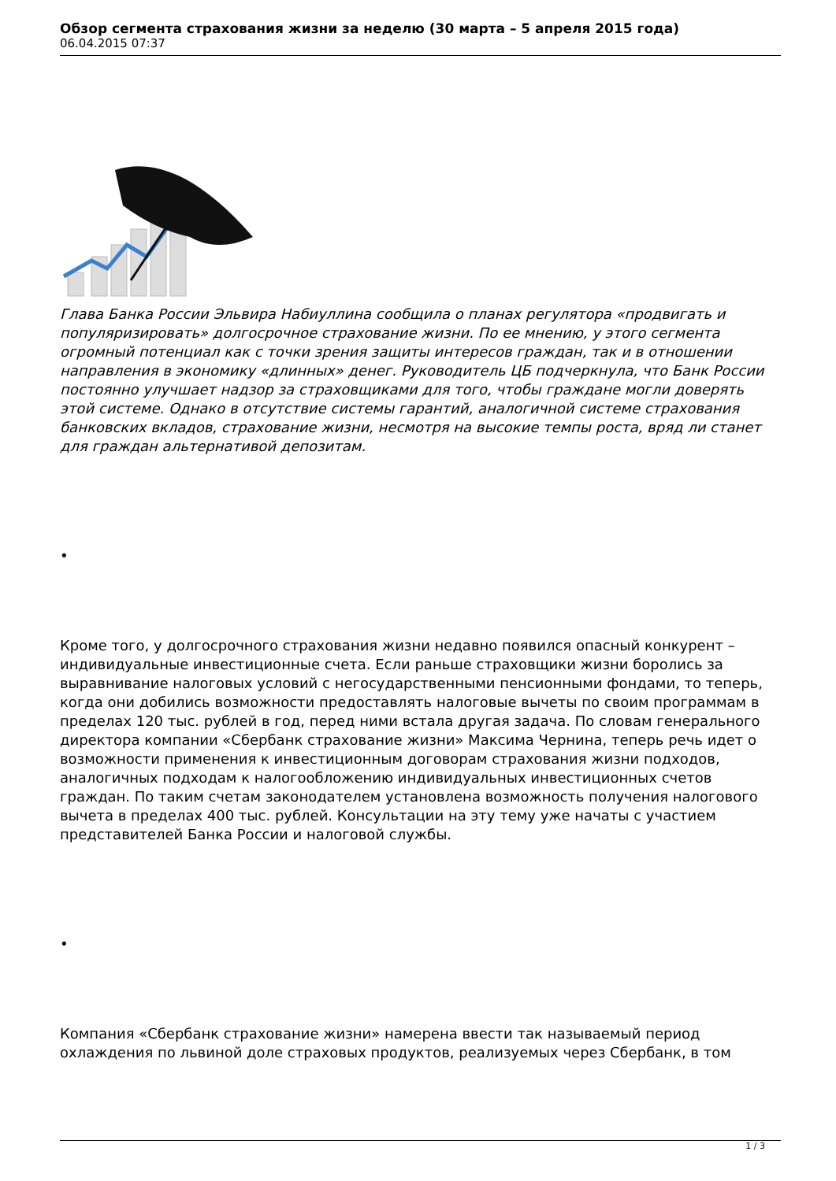Обзор сегмента страхования жизни за неделю (30 марта – 5 апреля 2015 года)
06.04.2015 07:37
Глава Банка России Эльвира Набиуллина сообщила о планах регулятора «продвигать и популяризировать» долгосрочное страхование жизни. По ее мнению, у этого сегмента огромный потенциал как с точки зрения защиты интересов граждан, так и в отношении направления в экономику «длинных» денег. Руководитель ЦБ подчеркнула, что Банк России постоянно улучшает надзор за страховщиками для того, чтобы граждане могли доверять этой системе. Однако в отсутствие системы гарантий, аналогичной системе страхования банковских вкладов, страхование жизни, несмотря на высокие темпы роста, вряд ли станет для граждан альтернативой депозитам.
•
Кроме того, у долгосрочного страхования жизни недавно появился опасный конкурент – индивидуальные инвестиционные счета. Если раньше страховщики жизни боролись за выравнивание налоговых условий с негосударственными пенсионными фондами, то теперь, когда они добились возможности предоставлять налоговые вычеты по своим программам в пределах 120 тыс. рублей в год, перед ними встала другая задача. По словам генерального директора компании «Сбербанк страхование жизни» Максима Чернина, теперь речь идет о возможности применения к инвестиционным договорам страхования жизни подходов, аналогичных подходам к налогообложению индивидуальных инвестиционных счетов граждан. По таким счетам законодателем установлена возможность получения налогового вычета в пределах 400 тыс. рублей. Консультации на эту тему уже начаты с участием представителей Банка России и налоговой службы.
•
Компания «Сбербанк страхование жизни» намерена ввести так называемый период охлаждения по львиной доле страховых продуктов, реализуемых через Сбербанк, в том
1 / 3